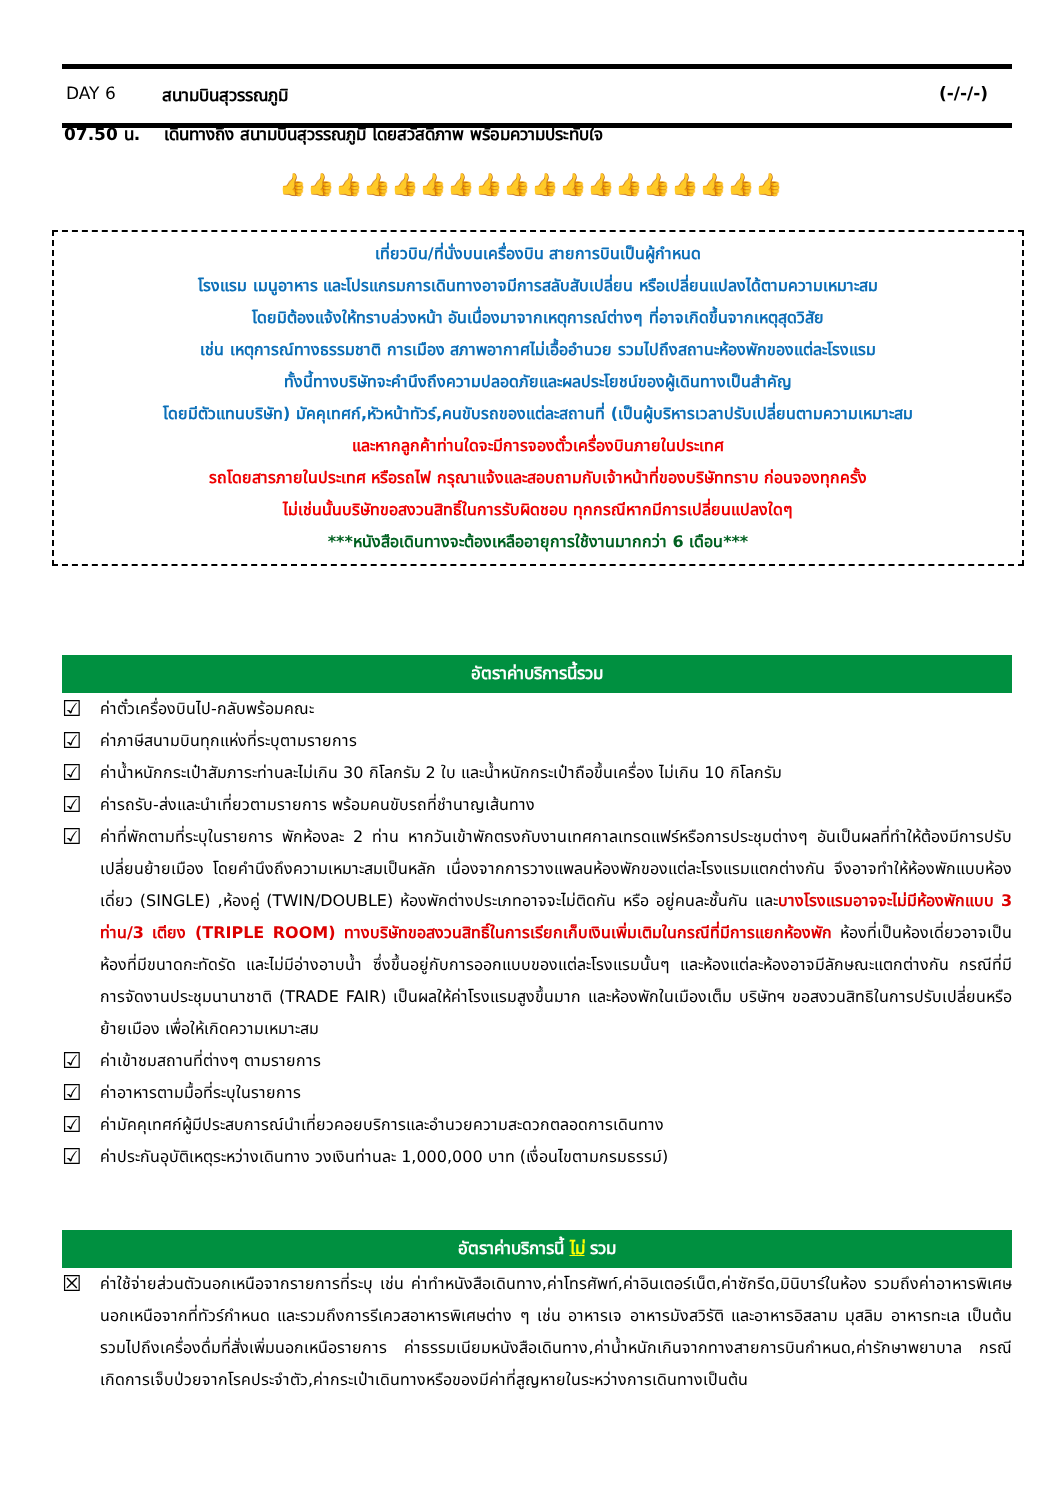DAY 6 สนามบินสุวรรณภูมิ (-/-/-)
07.50 น. เดินทางถึง สนามบินสุวรรณภูมิ โดยสวัสดิภาพ พร้อมความประทับใจ
👍👍👍👍👍👍👍👍👍👍👍👍👍👍👍👍👍👍
เที่ยวบิน/ที่นั่งบนเครื่องบิน สายการบินเป็นผู้กำหนด
โรงแรม เมนูอาหาร และโปรแกรมการเดินทางอาจมีการสลับสับเปลี่ยน หรือเปลี่ยนแปลงได้ตามความเหมาะสม
โดยมิต้องแจ้งให้ทราบล่วงหน้า อันเนื่องมาจากเหตุการณ์ต่างๆ ที่อาจเกิดขึ้นจากเหตุสุดวิสัย
เช่น เหตุการณ์ทางธรรมชาติ การเมือง สภาพอากาศไม่เอื้ออำนวย รวมไปถึงสถานะห้องพักของแต่ละโรงแรม
ทั้งนี้ทางบริษัทจะคำนึงถึงความปลอดภัยและผลประโยชน์ของผู้เดินทางเป็นสำคัญ
โดยมีตัวแทนบริษัท) มัคคุเทศก์,หัวหน้าทัวร์,คนขับรถของแต่ละสถานที่ (เป็นผู้บริหารเวลาปรับเปลี่ยนตามความเหมาะสม
และหากลูกค้าท่านใดจะมีการจองตั๋วเครื่องบินภายในประเทศ
รถโดยสารภายในประเทศ หรือรถไฟ กรุณาแจ้งและสอบถามกับเจ้าหน้าที่ของบริษัททราบ ก่อนจองทุกครั้ง
ไม่เช่นนั้นบริษัทขอสงวนสิทธิ์ในการรับผิดชอบ ทุกกรณีหากมีการเปลี่ยนแปลงใดๆ
***หนังสือเดินทางจะต้องเหลืออายุการใช้งานมากกว่า 6 เดือน***
อัตราค่าบริการนี้รวม
☑ ค่าตั๋วเครื่องบินไป-กลับพร้อมคณะ
☑ ค่าภาษีสนามบินทุกแห่งที่ระบุตามรายการ
☑ ค่าน้ำหนักกระเป๋าสัมภาระท่านละไม่เกิน 30 กิโลกรัม 2 ใบ และน้ำหนักกระเป๋าถือขึ้นเครื่อง ไม่เกิน 10 กิโลกรัม
☑ ค่ารถรับ-ส่งและนำเที่ยวตามรายการ พร้อมคนขับรถที่ชำนาญเส้นทาง
☑ ค่าที่พักตามที่ระบุในรายการ พักห้องละ 2 ท่าน หากวันเข้าพักตรงกับงานเทศกาลเทรดแฟร์หรือการประชุมต่างๆ อันเป็นผลที่ทำให้ต้องมีการปรับเปลี่ยนย้ายเมือง โดยคำนึงถึงความเหมาะสมเป็นหลัก เนื่องจากการวางแพลนห้องพักของแต่ละโรงแรมแตกต่างกัน จึงอาจทำให้ห้องพักแบบห้องเดี่ยว (SINGLE) ,ห้องคู่ (TWIN/DOUBLE) ห้องพักต่างประเภทอาจจะไม่ติดกัน หรือ อยู่คนละชั้นกัน และบางโรงแรมอาจจะไม่มีห้องพักแบบ 3 ท่าน/3 เตียง (TRIPLE ROOM) ทางบริษัทขอสงวนสิทธิ์ในการเรียกเก็บเงินเพิ่มเติมในกรณีที่มีการแยกห้องพัก ห้องที่เป็นห้องเดี่ยวอาจเป็นห้องที่มีขนาดกะทัดรัด และไม่มีอ่างอาบน้ำ ซึ่งขึ้นอยู่กับการออกแบบของแต่ละโรงแรมนั้นๆ และห้องแต่ละห้องอาจมีลักษณะแตกต่างกัน กรณีที่มีการจัดงานประชุมนานาชาติ (TRADE FAIR) เป็นผลให้ค่าโรงแรมสูงขึ้นมาก และห้องพักในเมืองเต็ม บริษัทฯ ขอสงวนสิทธิในการปรับเปลี่ยนหรือย้ายเมือง เพื่อให้เกิดความเหมาะสม
☑ ค่าเข้าชมสถานที่ต่างๆ ตามรายการ
☑ ค่าอาหารตามมื้อที่ระบุในรายการ
☑ ค่ามัคคุเทศก์ผู้มีประสบการณ์นำเที่ยวคอยบริการและอำนวยความสะดวกตลอดการเดินทาง
☑ ค่าประกันอุบัติเหตุระหว่างเดินทาง วงเงินท่านละ 1,000,000 บาท (เงื่อนไขตามกรมธรรม์)
อัตราค่าบริการนี้ ไม่ รวม
☒ ค่าใช้จ่ายส่วนตัวนอกเหนือจากรายการที่ระบุ เช่น ค่าทำหนังสือเดินทาง,ค่าโทรศัพท์,ค่าอินเตอร์เน็ต,ค่าซักรีด,มินิบาร์ในห้อง รวมถึงค่าอาหารพิเศษนอกเหนือจากที่ทัวร์กำหนด และรวมถึงการรีเควสอาหารพิเศษต่าง ๆ เช่น อาหารเจ อาหารมังสวิรัติ และอาหารอิสลาม มุสลิม อาหารทะเล เป็นต้น รวมไปถึงเครื่องดื่มที่สั่งเพิ่มนอกเหนือรายการ ค่าธรรมเนียมหนังสือเดินทาง,ค่าน้ำหนักเกินจากทางสายการบินกำหนด,ค่ารักษาพยาบาล กรณีเกิดการเจ็บป่วยจากโรคประจำตัว,ค่ากระเป๋าเดินทางหรือของมีค่าที่สูญหายในระหว่างการเดินทางเป็นต้น